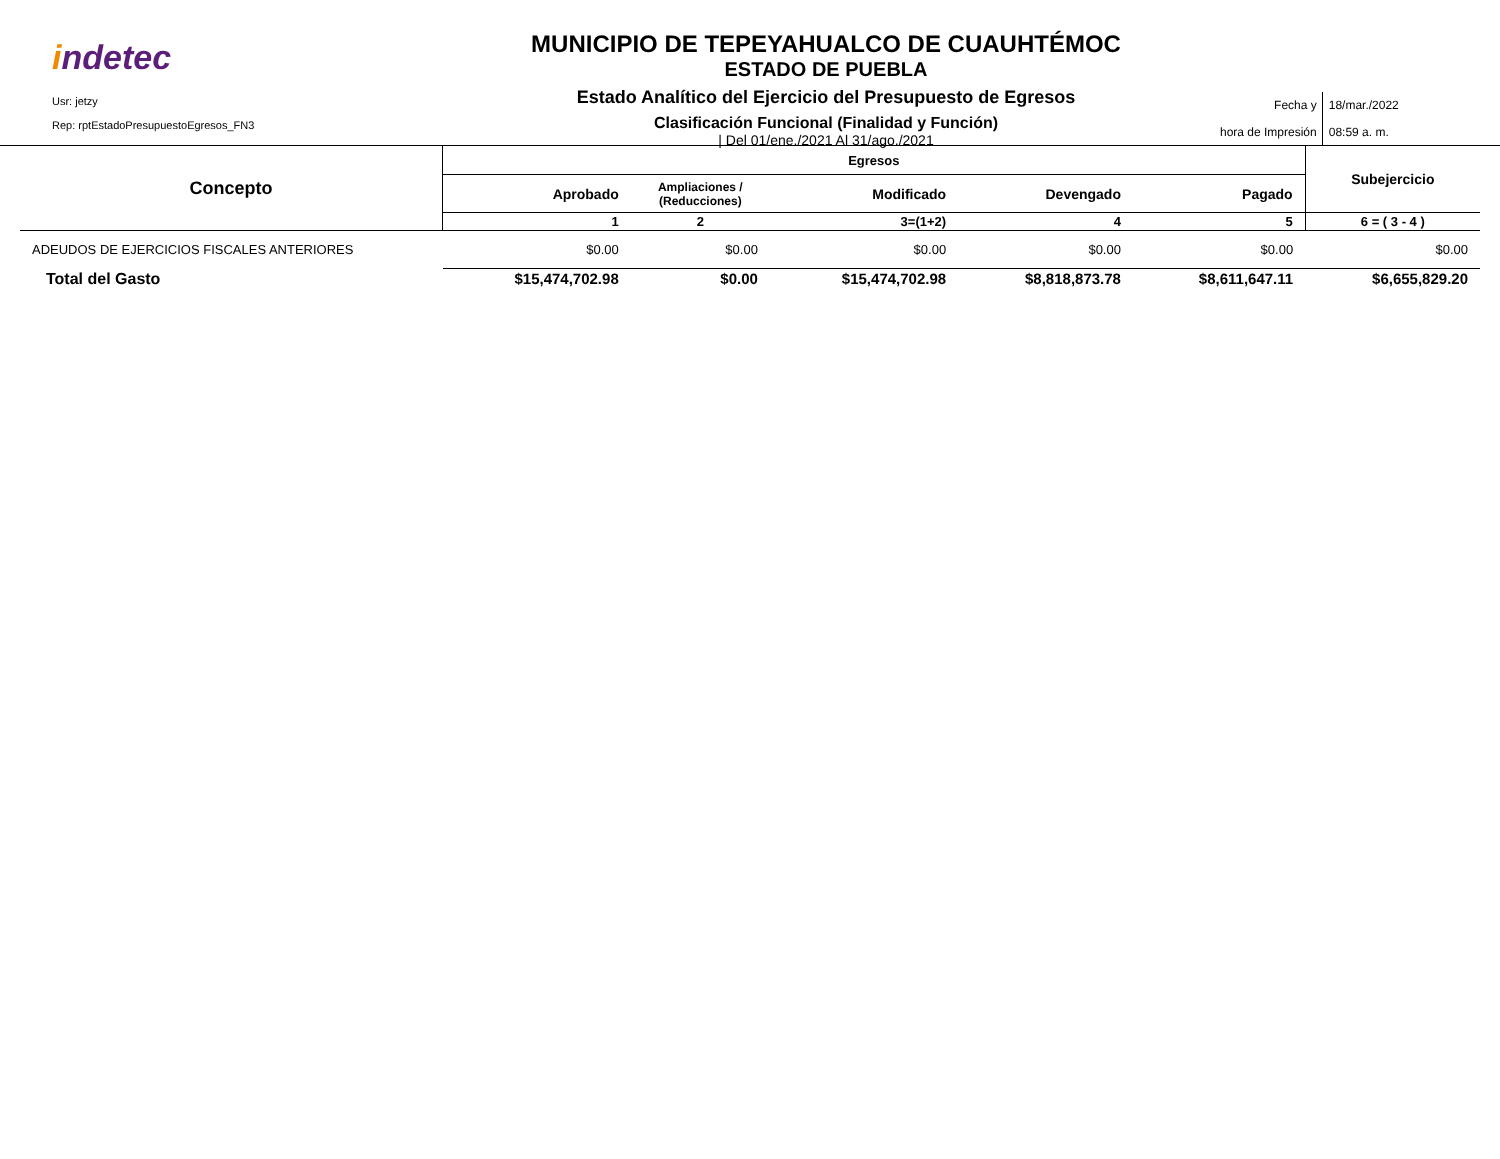indetec
Usr: jetzy
Rep: rptEstadoPresupuestoEgresos_FN3
MUNICIPIO DE TEPEYAHUALCO DE CUAUHTÉMOC
ESTADO DE PUEBLA
Estado Analítico del Ejercicio del Presupuesto de Egresos
Clasificación Funcional (Finalidad y Función)
| Del 01/ene./2021 Al 31/ago./2021
Fecha y
hora de Impresión
18/mar./2022
08:59 a. m.
| Concepto | Egresos | | | | | Subejercicio |
| --- | --- | --- | --- | --- | --- | --- |
| | Aprobado | Ampliaciones / (Reducciones) | Modificado | Devengado | Pagado | |
| | 1 | 2 | 3=(1+2) | 4 | 5 | 6 = ( 3 - 4 ) |
| ADEUDOS DE EJERCICIOS FISCALES ANTERIORES | $0.00 | $0.00 | $0.00 | $0.00 | $0.00 | $0.00 |
| Total del Gasto | $15,474,702.98 | $0.00 | $15,474,702.98 | $8,818,873.78 | $8,611,647.11 | $6,655,829.20 |